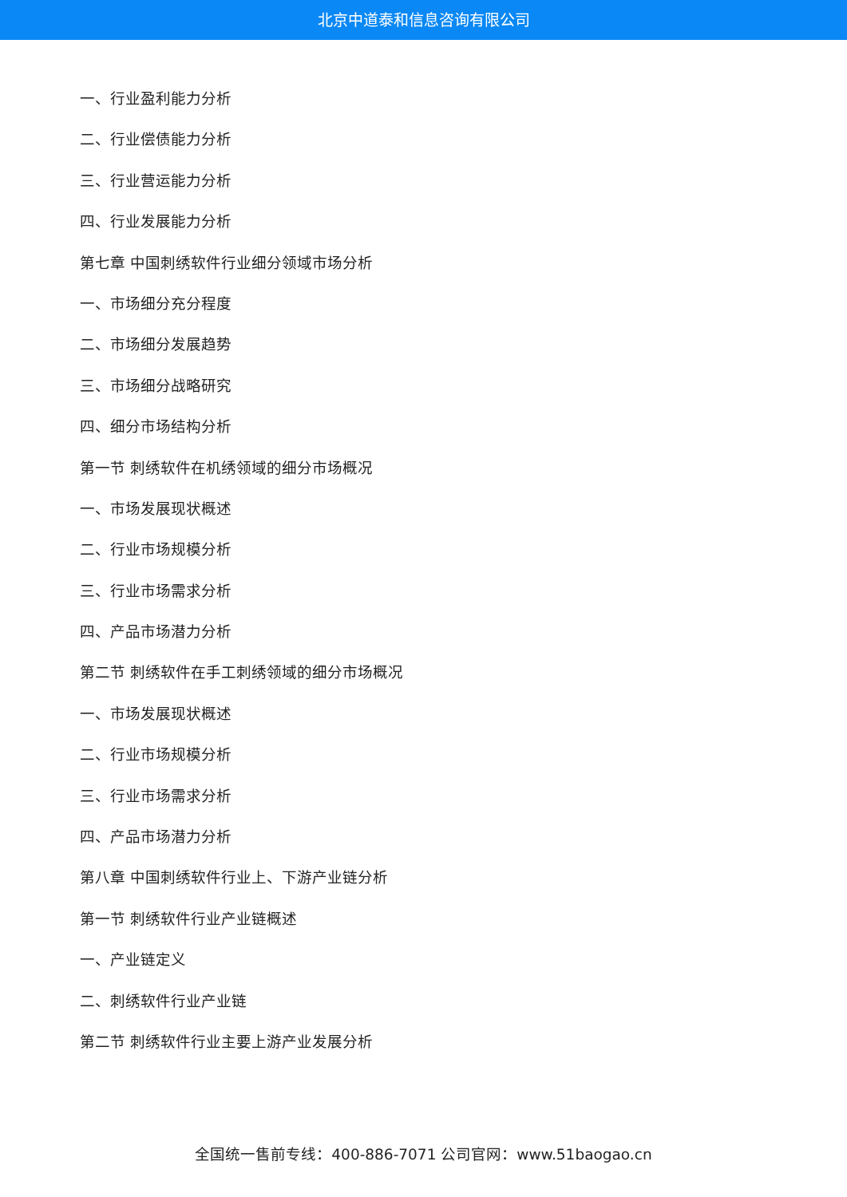北京中道泰和信息咨询有限公司
一、行业盈利能力分析
二、行业偿债能力分析
三、行业营运能力分析
四、行业发展能力分析
第七章 中国刺绣软件行业细分领域市场分析
一、市场细分充分程度
二、市场细分发展趋势
三、市场细分战略研究
四、细分市场结构分析
第一节 刺绣软件在机绣领域的细分市场概况
一、市场发展现状概述
二、行业市场规模分析
三、行业市场需求分析
四、产品市场潜力分析
第二节 刺绣软件在手工刺绣领域的细分市场概况
一、市场发展现状概述
二、行业市场规模分析
三、行业市场需求分析
四、产品市场潜力分析
第八章 中国刺绣软件行业上、下游产业链分析
第一节 刺绣软件行业产业链概述
一、产业链定义
二、刺绣软件行业产业链
第二节 刺绣软件行业主要上游产业发展分析
全国统一售前专线：400-886-7071 公司官网：www.51baogao.cn